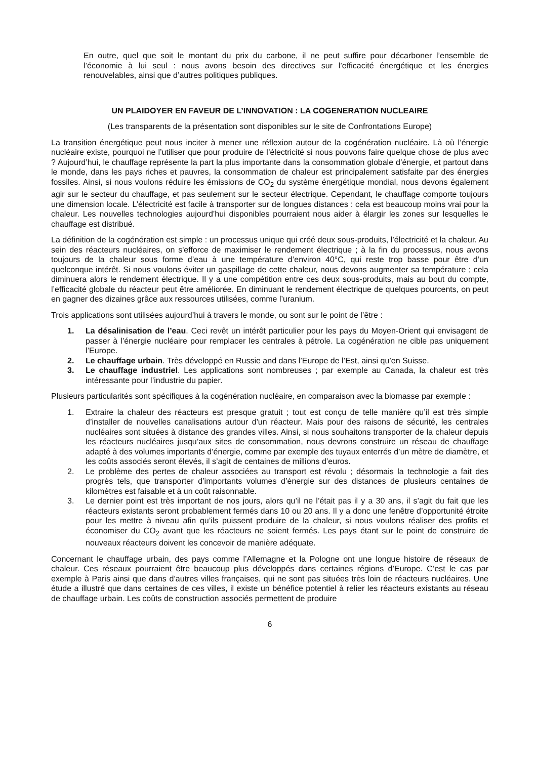En outre, quel que soit le montant du prix du carbone, il ne peut suffire pour décarboner l’ensemble de l’économie à lui seul : nous avons besoin des directives sur l’efficacité énergétique et les énergies renouvelables, ainsi que d’autres politiques publiques.
UN PLAIDOYER EN FAVEUR DE L’INNOVATION : LA COGENERATION NUCLEAIRE
(Les transparents de la présentation sont disponibles sur le site de Confrontations Europe)
La transition énergétique peut nous inciter à mener une réflexion autour de la cogénération nucléaire. Là où l’énergie nucléaire existe, pourquoi ne l’utiliser que pour produire de l’électricité si nous pouvons faire quelque chose de plus avec ? Aujourd’hui, le chauffage représente la part la plus importante dans la consommation globale d’énergie, et partout dans le monde, dans les pays riches et pauvres, la consommation de chaleur est principalement satisfaite par des énergies fossiles. Ainsi, si nous voulons réduire les émissions de CO<sub>2</sub> du système énergétique mondial, nous devons également agir sur le secteur du chauffage, et pas seulement sur le secteur électrique. Cependant, le chauffage comporte toujours une dimension locale. L’électricité est facile à transporter sur de longues distances : cela est beaucoup moins vrai pour la chaleur. Les nouvelles technologies aujourd’hui disponibles pourraient nous aider à élargir les zones sur lesquelles le chauffage est distribué.
La définition de la cogénération est simple : un processus unique qui créé deux sous-produits, l’électricité et la chaleur. Au sein des réacteurs nucléaires, on s'efforce de maximiser le rendement électrique ; à la fin du processus, nous avons toujours de la chaleur sous forme d’eau à une température d’environ 40°C, qui reste trop basse pour être d’un quelconque intérêt. Si nous voulons éviter un gaspillage de cette chaleur, nous devons augmenter sa température ; cela diminuera alors le rendement électrique. Il y a une compétition entre ces deux sous-produits, mais au bout du compte, l’efficacité globale du réacteur peut être améliorée. En diminuant le rendement électrique de quelques pourcents, on peut en gagner des dizaines grâce aux ressources utilisées, comme l’uranium.
Trois applications sont utilisées aujourd’hui à travers le monde, ou sont sur le point de l’être :
1. La désalinisation de l’eau. Ceci revêt un intérêt particulier pour les pays du Moyen-Orient qui envisagent de passer à l’énergie nucléaire pour remplacer les centrales à pétrole. La cogénération ne cible pas uniquement l’Europe.
2. Le chauffage urbain. Très développé en Russie and dans l’Europe de l’Est, ainsi qu’en Suisse.
3. Le chauffage industriel. Les applications sont nombreuses ; par exemple au Canada, la chaleur est très intéressante pour l’industrie du papier.
Plusieurs particularités sont spécifiques à la cogénération nucléaire, en comparaison avec la biomasse par exemple :
1. Extraire la chaleur des réacteurs est presque gratuit ; tout est conçu de telle manière qu’il est très simple d’installer de nouvelles canalisations autour d'un réacteur. Mais pour des raisons de sécurité, les centrales nucléaires sont situées à distance des grandes villes. Ainsi, si nous souhaitons transporter de la chaleur depuis les réacteurs nucléaires jusqu’aux sites de consommation, nous devrons construire un réseau de chauffage adapté à des volumes importants d’énergie, comme par exemple des tuyaux enterrés d’un mètre de diamètre, et les coûts associés seront élevés, il s’agit de centaines de millions d’euros.
2. Le problème des pertes de chaleur associées au transport est révolu ; désormais la technologie a fait des progrès tels, que transporter d’importants volumes d’énergie sur des distances de plusieurs centaines de kilomètres est faisable et à un coût raisonnable.
3. Le dernier point est très important de nos jours, alors qu’il ne l’était pas il y a 30 ans, il s’agit du fait que les réacteurs existants seront probablement fermés dans 10 ou 20 ans. Il y a donc une fenêtre d’opportunité étroite pour les mettre à niveau afin qu’ils puissent produire de la chaleur, si nous voulons réaliser des profits et économiser du CO<sub>2</sub> avant que les réacteurs ne soient fermés. Les pays étant sur le point de construire de nouveaux réacteurs doivent les concevoir de manière adéquate.
Concernant le chauffage urbain, des pays comme l’Allemagne et la Pologne ont une longue histoire de réseaux de chaleur. Ces réseaux pourraient être beaucoup plus développés dans certaines régions d’Europe. C’est le cas par exemple à Paris ainsi que dans d’autres villes françaises, qui ne sont pas situées très loin de réacteurs nucléaires. Une étude a illustré que dans certaines de ces villes, il existe un bénéfice potentiel à relier les réacteurs existants au réseau de chauffage urbain. Les coûts de construction associés permettent de produire
6